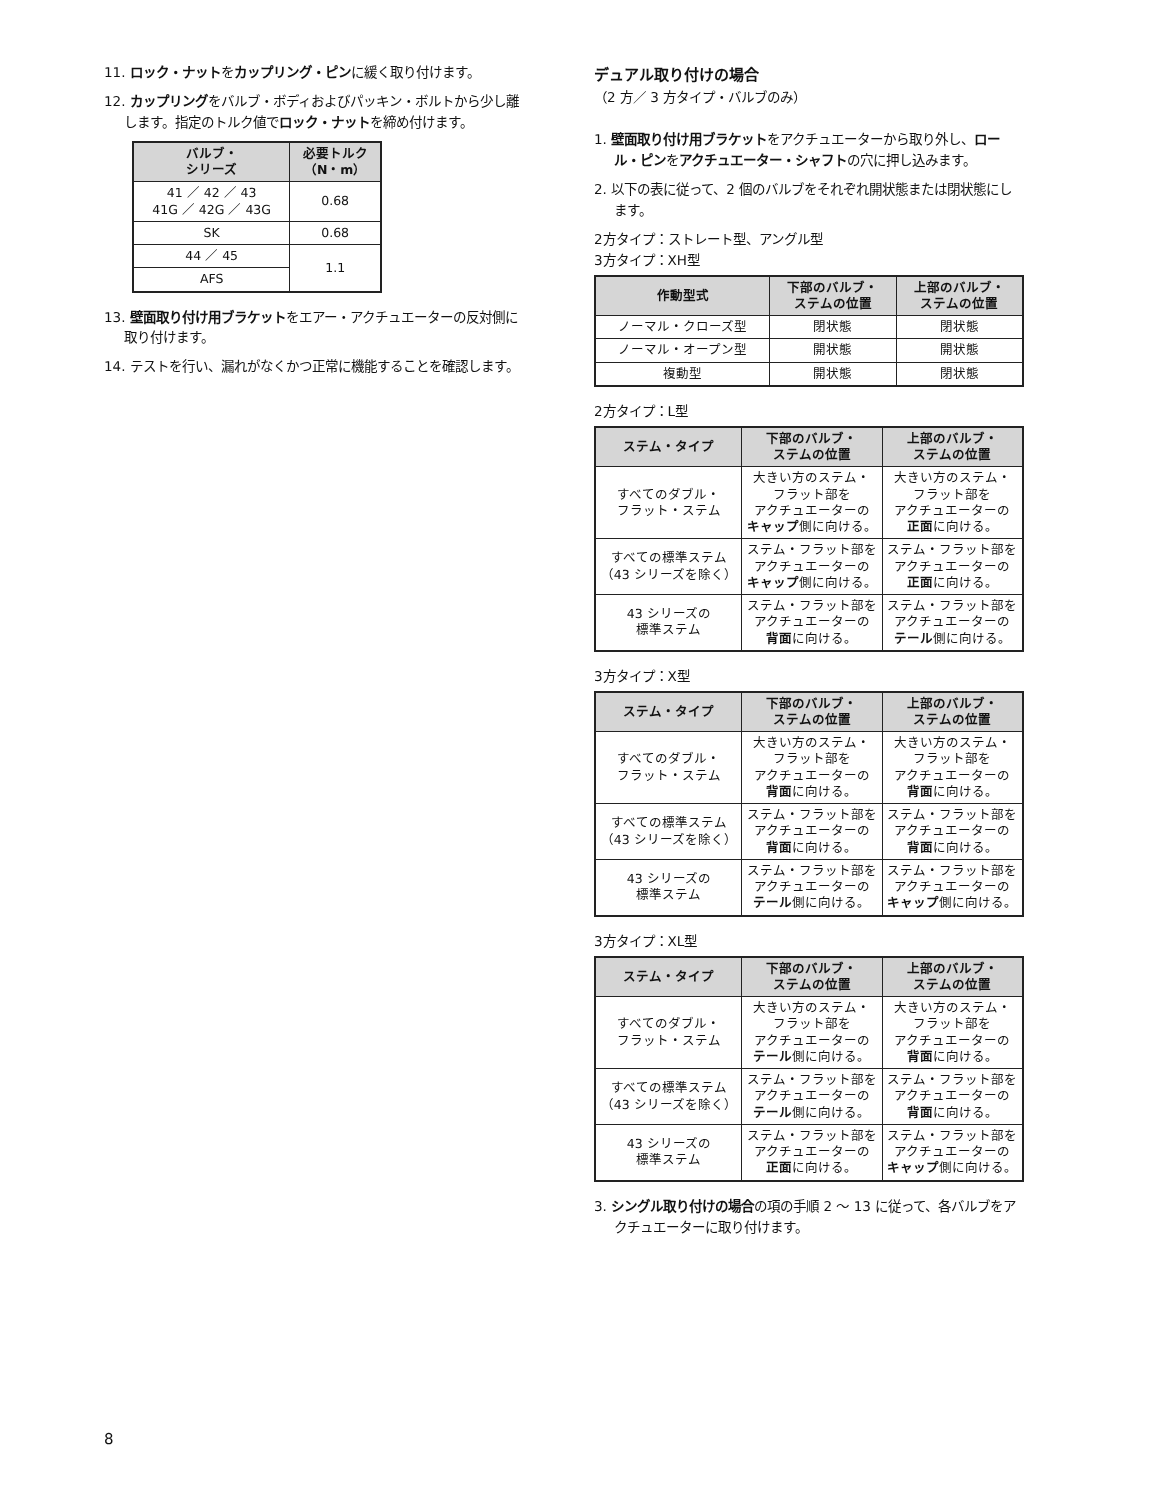11. ロック・ナットをカップリング・ピンに緩く取り付けます。
12. カップリングをバルブ・ボディおよびパッキン・ボルトから少し離します。指定のトルク値でロック・ナットを締め付けます。
| バルブ・ シリーズ | 必要トルク （N・m） |
| --- | --- |
| 41 ／ 42 ／ 43 41G ／ 42G ／ 43G | 0.68 |
| SK | 0.68 |
| 44 ／ 45 | 1.1 |
| AFS | |
13. 壁面取り付け用ブラケットをエアー・アクチュエーターの反対側に取り付けます。
14. テストを行い、漏れがなくかつ正常に機能することを確認します。
デュアル取り付けの場合
（2 方／ 3 方タイプ・バルブのみ）
1. 壁面取り付け用ブラケットをアクチュエーターから取り外し、ロール・ピンをアクチュエーター・シャフトの穴に押し込みます。
2. 以下の表に従って、2 個のバルブをそれぞれ開状態または閉状態にします。
2方タイプ：ストレート型、アングル型
3方タイプ：XH型
| 作動型式 | 下部のバルブ・ ステムの位置 | 上部のバルブ・ ステムの位置 |
| --- | --- | --- |
| ノーマル・クローズ型 | 閉状態 | 閉状態 |
| ノーマル・オープン型 | 開状態 | 開状態 |
| 複動型 | 開状態 | 閉状態 |
2方タイプ：L型
| ステム・タイプ | 下部のバルブ・ ステムの位置 | 上部のバルブ・ ステムの位置 |
| --- | --- | --- |
| すべてのダブル・ フラット・ステム | 大きい方のステム・ フラット部を アクチュエーターの キャップ 側に向ける。 | 大きい方のステム・ フラット部を アクチュエーターの 正面 に向ける。 |
| すべての標準ステム （43 シリーズを除く） | ステム・フラット部を アクチュエーターの キャップ 側に向ける。 | ステム・フラット部を アクチュエーターの 正面 に向ける。 |
| 43 シリーズの 標準ステム | ステム・フラット部を アクチュエーターの 背面 に向ける。 | ステム・フラット部を アクチュエーターの テール 側に向ける。 |
3方タイプ：X型
| ステム・タイプ | 下部のバルブ・ ステムの位置 | 上部のバルブ・ ステムの位置 |
| --- | --- | --- |
| すべてのダブル・ フラット・ステム | 大きい方のステム・ フラット部を アクチュエーターの 背面 に向ける。 | 大きい方のステム・ フラット部を アクチュエーターの 背面 に向ける。 |
| すべての標準ステム （43 シリーズを除く） | ステム・フラット部を アクチュエーターの 背面 に向ける。 | ステム・フラット部を アクチュエーターの 背面 に向ける。 |
| 43 シリーズの 標準ステム | ステム・フラット部を アクチュエーターの テール 側に向ける。 | ステム・フラット部を アクチュエーターの キャップ 側に向ける。 |
3方タイプ：XL型
| ステム・タイプ | 下部のバルブ・ ステムの位置 | 上部のバルブ・ ステムの位置 |
| --- | --- | --- |
| すべてのダブル・ フラット・ステム | 大きい方のステム・ フラット部を アクチュエーターの テール 側に向ける。 | 大きい方のステム・ フラット部を アクチュエーターの 背面 に向ける。 |
| すべての標準ステム （43 シリーズを除く） | ステム・フラット部を アクチュエーターの テール 側に向ける。 | ステム・フラット部を アクチュエーターの 背面 に向ける。 |
| 43 シリーズの 標準ステム | ステム・フラット部を アクチュエーターの 正面 に向ける。 | ステム・フラット部を アクチュエーターの キャップ 側に向ける。 |
3. シングル取り付けの場合の項の手順 2 〜 13 に従って、各バルブをアクチュエーターに取り付けます。
8